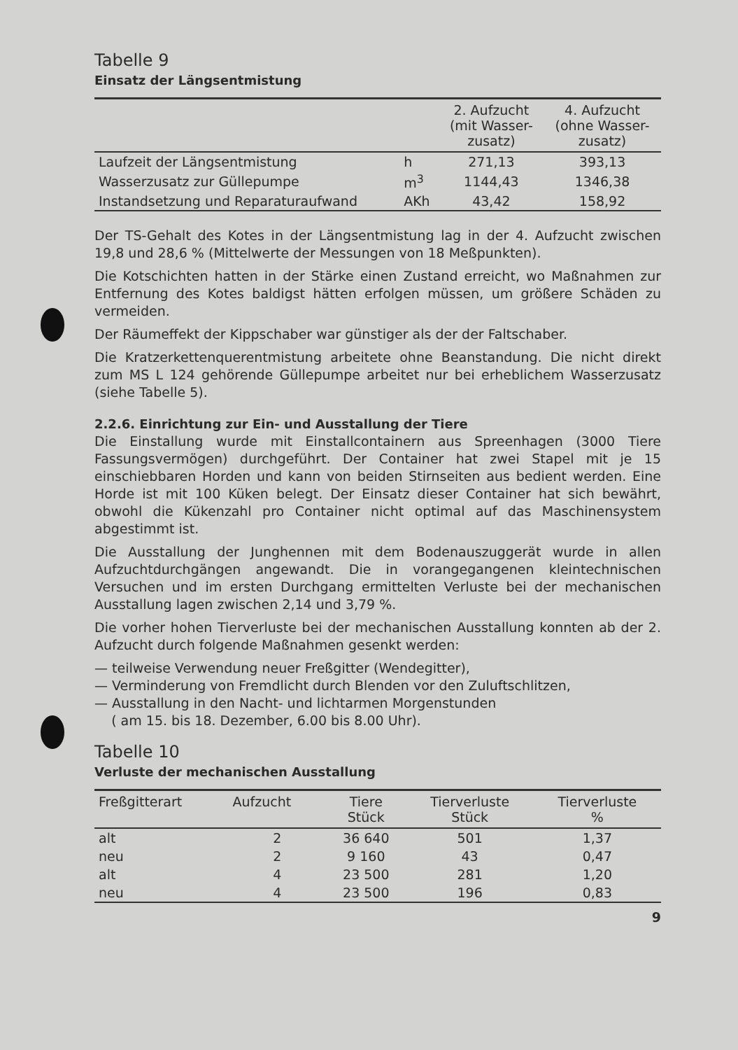Tabelle 9
Einsatz der Längsentmistung
| | | 2. Aufzucht (mit Wasser- zusatz) | 4. Aufzucht (ohne Wasser- zusatz) |
| --- | --- | --- | --- |
| Laufzeit der Längsentmistung | h | 271,13 | 393,13 |
| Wasserzusatz zur Güllepumpe | m<sup>3</sup> | 1144,43 | 1346,38 |
| Instandsetzung und Reparaturaufwand | AKh | 43,42 | 158,92 |
Der TS-Gehalt des Kotes in der Längsentmistung lag in der 4. Aufzucht zwischen 19,8 und 28,6 % (Mittelwerte der Messungen von 18 Meßpunkten).
Die Kotschichten hatten in der Stärke einen Zustand erreicht, wo Maßnahmen zur Entfernung des Kotes baldigst hätten erfolgen müssen, um größere Schäden zu vermeiden.
Der Räumeffekt der Kippschaber war günstiger als der der Faltschaber.
Die Kratzerkettenquerentmistung arbeitete ohne Beanstandung. Die nicht direkt zum MS L 124 gehörende Güllepumpe arbeitet nur bei erheblichem Wasserzusatz (siehe Tabelle 5).
2.2.6. Einrichtung zur Ein- und Ausstallung der Tiere
Die Einstallung wurde mit Einstallcontainern aus Spreenhagen (3000 Tiere Fassungsvermögen) durchgeführt. Der Container hat zwei Stapel mit je 15 einschiebbaren Horden und kann von beiden Stirnseiten aus bedient werden. Eine Horde ist mit 100 Küken belegt. Der Einsatz dieser Container hat sich bewährt, obwohl die Kükenzahl pro Container nicht optimal auf das Maschinensystem abgestimmt ist.
Die Ausstallung der Junghennen mit dem Bodenauszuggerät wurde in allen Aufzuchtdurchgängen angewandt. Die in vorangegangenen kleintechnischen Versuchen und im ersten Durchgang ermittelten Verluste bei der mechanischen Ausstallung lagen zwischen 2,14 und 3,79 %.
Die vorher hohen Tierverluste bei der mechanischen Ausstallung konnten ab der 2. Aufzucht durch folgende Maßnahmen gesenkt werden:
— teilweise Verwendung neuer Freßgitter (Wendegitter),
— Verminderung von Fremdlicht durch Blenden vor den Zuluftschlitzen,
— Ausstallung in den Nacht- und lichtarmen Morgenstunden
( am 15. bis 18. Dezember, 6.00 bis 8.00 Uhr).
Tabelle 10
Verluste der mechanischen Ausstallung
| Freßgitterart | Aufzucht | Tiere Stück | Tierverluste Stück | Tierverluste % |
| --- | --- | --- | --- | --- |
| alt | 2 | 36 640 | 501 | 1,37 |
| neu | 2 | 9 160 | 43 | 0,47 |
| alt | 4 | 23 500 | 281 | 1,20 |
| neu | 4 | 23 500 | 196 | 0,83 |
9